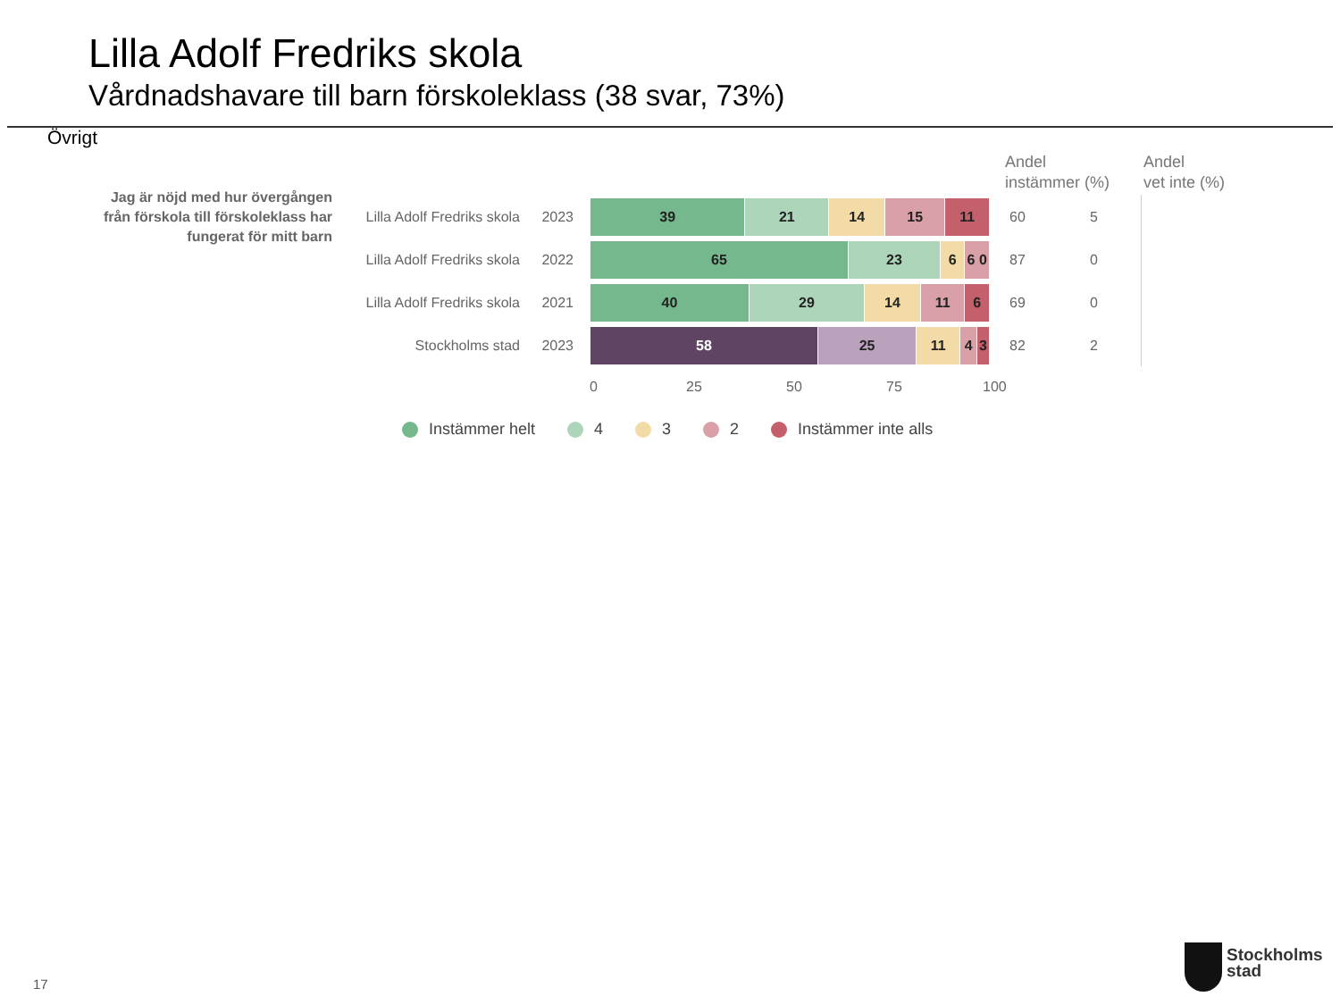Lilla Adolf Fredriks skola
Vårdnadshavare till barn förskoleklass (38 svar, 73%)
Övrigt
Andel
instämmer (%)
Andel
vet inte (%)
Jag är nöjd med hur övergången från förskola till förskoleklass har fungerat för mitt barn
Lilla Adolf Fredriks skola 2023
39 21 14 15 11
60 5
Lilla Adolf Fredriks skola 2022
65 23 6 6 0
87 0
Lilla Adolf Fredriks skola 2021
40 29 14 11 6
69 0
Stockholms stad 2023
58 25 11 4 3
82 2
0 25 50 75 100
Instämmer helt 4 3 2 Instämmer inte alls
17
Stockholms
stad